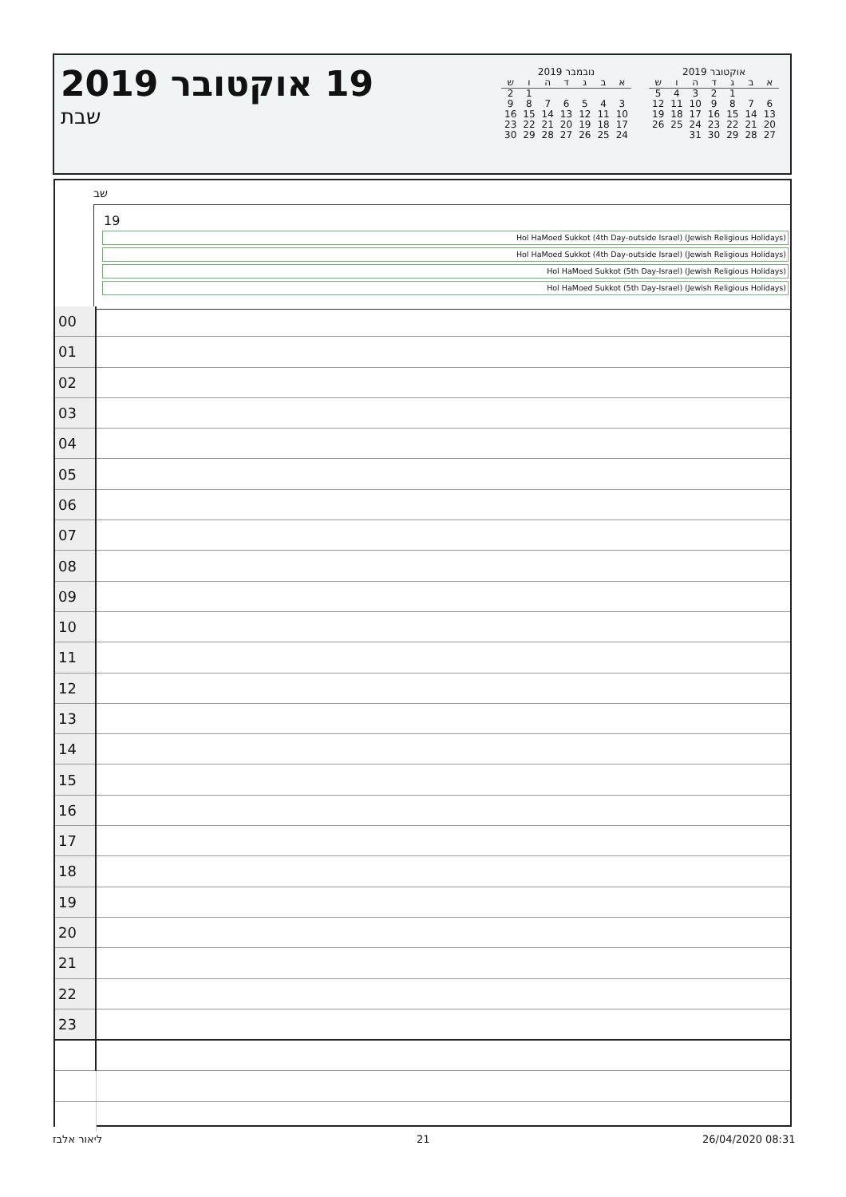19 אוקטובר 2019
שבת
נובמבר 2019
| א | ב | ג | ד | ה | ו | ש |
| --- | --- | --- | --- | --- | --- | --- |
| | | | | | 1 | 2 |
| 3 | 4 | 5 | 6 | 7 | 8 | 9 |
| 10 | 11 | 12 | 13 | 14 | 15 | 16 |
| 17 | 18 | 19 | 20 | 21 | 22 | 23 |
| 24 | 25 | 26 | 27 | 28 | 29 | 30 |
אוקטובר 2019
| א | ב | ג | ד | ה | ו | ש |
| --- | --- | --- | --- | --- | --- | --- |
| | | 1 | 2 | 3 | 4 | 5 |
| 6 | 7 | 8 | 9 | 10 | 11 | 12 |
| 13 | 14 | 15 | 16 | 17 | 18 | 19 |
| 20 | 21 | 22 | 23 | 24 | 25 | 26 |
| 27 | 28 | 29 | 30 | 31 | | |
שב
19
Hol HaMoed Sukkot (4th Day-outside Israel) (Jewish Religious Holidays)
Hol HaMoed Sukkot (4th Day-outside Israel) (Jewish Religious Holidays)
Hol HaMoed Sukkot (5th Day-Israel) (Jewish Religious Holidays)
Hol HaMoed Sukkot (5th Day-Israel) (Jewish Religious Holidays)
| 00 | |
| 01 | |
| 02 | |
| 03 | |
| 04 | |
| 05 | |
| 06 | |
| 07 | |
| 08 | |
| 09 | |
| 10 | |
| 11 | |
| 12 | |
| 13 | |
| 14 | |
| 15 | |
| 16 | |
| 17 | |
| 18 | |
| 19 | |
| 20 | |
| 21 | |
| 22 | |
| 23 | |
ליאור אלבז 21 26/04/2020 08:31